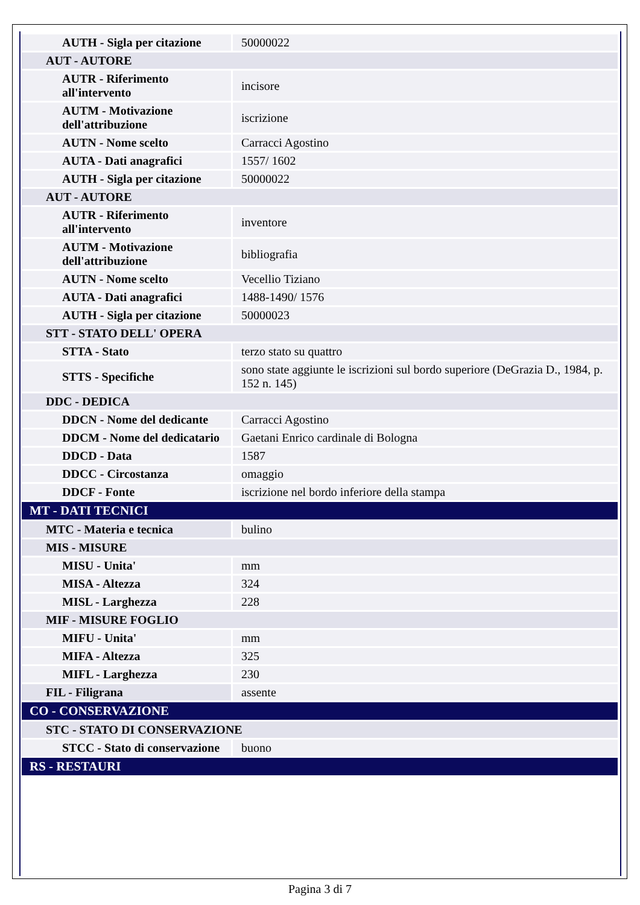| AUTH - Sigla per citazione | 50000022 |
| AUT - AUTORE | |
| AUTR - Riferimento all'intervento | incisore |
| AUTM - Motivazione dell'attribuzione | iscrizione |
| AUTN - Nome scelto | Carracci Agostino |
| AUTA - Dati anagrafici | 1557/ 1602 |
| AUTH - Sigla per citazione | 50000022 |
| AUT - AUTORE | |
| AUTR - Riferimento all'intervento | inventore |
| AUTM - Motivazione dell'attribuzione | bibliografia |
| AUTN - Nome scelto | Vecellio Tiziano |
| AUTA - Dati anagrafici | 1488-1490/ 1576 |
| AUTH - Sigla per citazione | 50000023 |
| STT - STATO DELL' OPERA | |
| STTA - Stato | terzo stato su quattro |
| STTS - Specifiche | sono state aggiunte le iscrizioni sul bordo superiore (DeGrazia D., 1984, p. 152 n. 145) |
| DDC - DEDICA | |
| DDCN - Nome del dedicante | Carracci Agostino |
| DDCM - Nome del dedicatario | Gaetani Enrico cardinale di Bologna |
| DDCD - Data | 1587 |
| DDCC - Circostanza | omaggio |
| DDCF - Fonte | iscrizione nel bordo inferiore della stampa |
| MT - DATI TECNICI | |
| MTC - Materia e tecnica | bulino |
| MIS - MISURE | |
| MISU - Unita' | mm |
| MISA - Altezza | 324 |
| MISL - Larghezza | 228 |
| MIF - MISURE FOGLIO | |
| MIFU - Unita' | mm |
| MIFA - Altezza | 325 |
| MIFL - Larghezza | 230 |
| FIL - Filigrana | assente |
| CO - CONSERVAZIONE | |
| STC - STATO DI CONSERVAZIONE | |
| STCC - Stato di conservazione | buono |
| RS - RESTAURI | |
Pagina 3 di 7